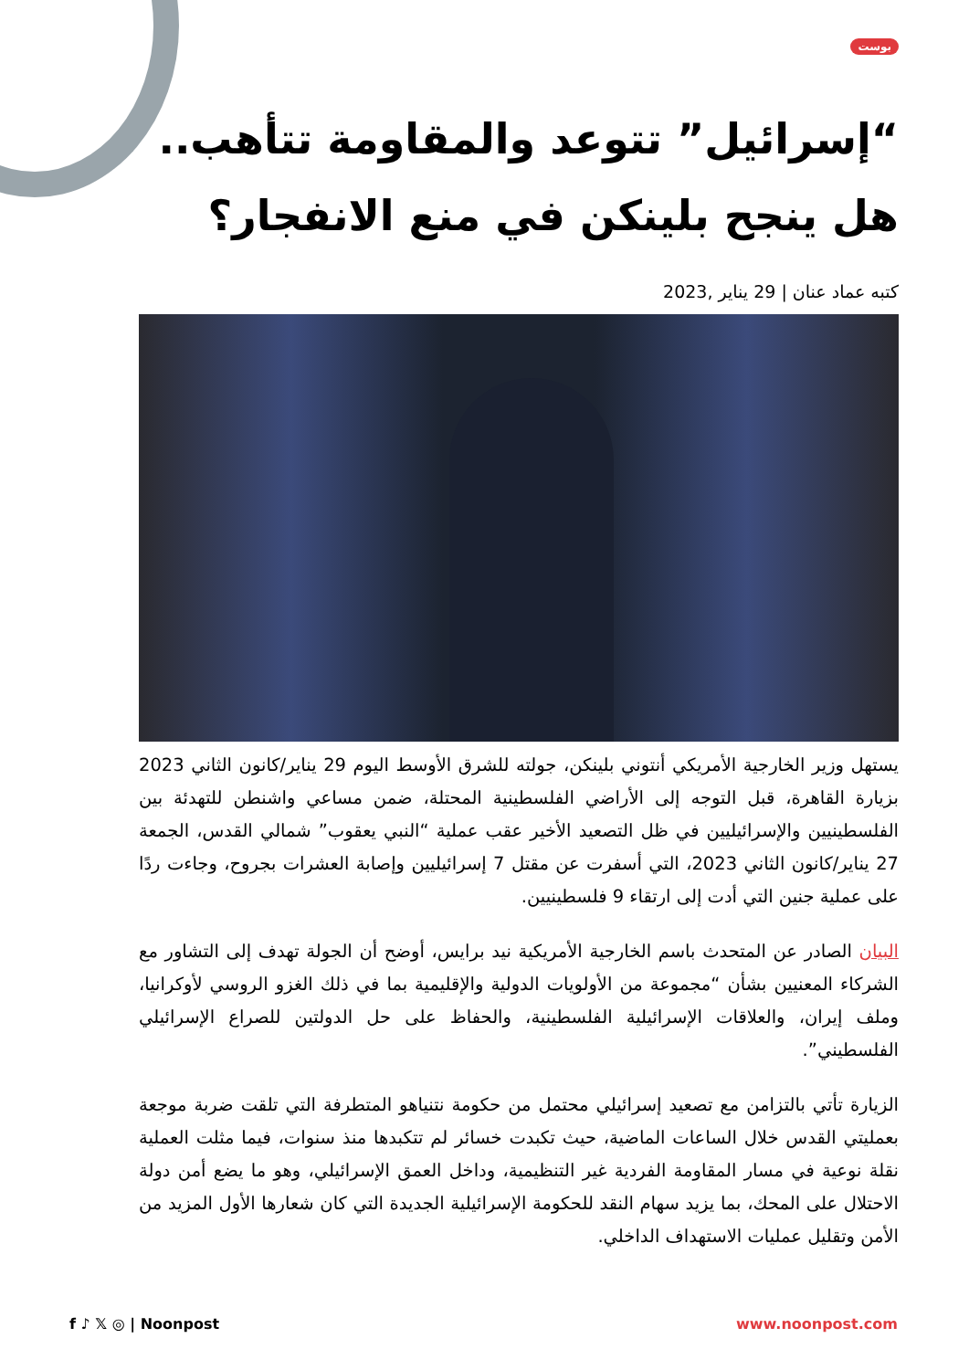بوست
“إسرائيل” تتوعد والمقاومة تتأهب.. هل ينجح بلينكن في منع الانفجار؟
كتبه عماد عنان | 29 يناير ,2023
يستهل وزير الخارجية الأمريكي أنتوني بلينكن، جولته للشرق الأوسط اليوم 29 يناير/كانون الثاني 2023 بزيارة القاهرة، قبل التوجه إلى الأراضي الفلسطينية المحتلة، ضمن مساعي واشنطن للتهدئة بين الفلسطينيين والإسرائيليين في ظل التصعيد الأخير عقب عملية “النبي يعقوب” شمالي القدس، الجمعة 27 يناير/كانون الثاني 2023، التي أسفرت عن مقتل 7 إسرائيليين وإصابة العشرات بجروح، وجاءت ردًا على عملية جنين التي أدت إلى ارتقاء 9 فلسطينيين.
البيان الصادر عن المتحدث باسم الخارجية الأمريكية نيد برايس، أوضح أن الجولة تهدف إلى التشاور مع الشركاء المعنيين بشأن “مجموعة من الأولويات الدولية والإقليمية بما في ذلك الغزو الروسي لأوكرانيا، وملف إيران، والعلاقات الإسرائيلية الفلسطينية، والحفاظ على حل الدولتين للصراع الإسرائيلي الفلسطيني”.
الزيارة تأتي بالتزامن مع تصعيد إسرائيلي محتمل من حكومة نتنياهو المتطرفة التي تلقت ضربة موجعة بعمليتي القدس خلال الساعات الماضية، حيث تكبدت خسائر لم تتكبدها منذ سنوات، فيما مثلت العملية نقلة نوعية في مسار المقاومة الفردية غير التنظيمية، وداخل العمق الإسرائيلي، وهو ما يضع أمن دولة الاحتلال على المحك، بما يزيد سهام النقد للحكومة الإسرائيلية الجديدة التي كان شعارها الأول المزيد من الأمن وتقليل عمليات الاستهداف الداخلي.
f ♪ 𝕏 ◎ | Noonpost www.noonpost.com